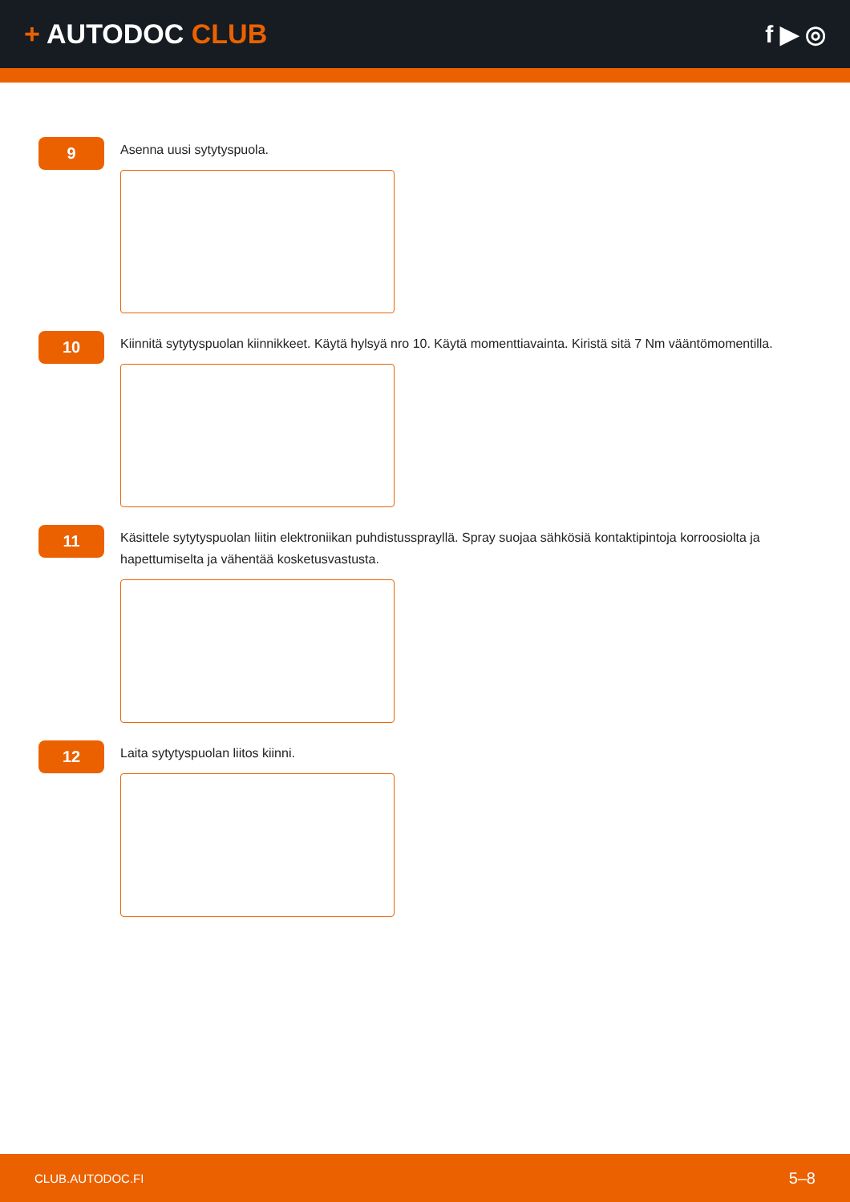+ AUTODOC CLUB f ▶ ◎
9
Asenna uusi sytytyspuola.
10
Kiinnitä sytytyspuolan kiinnikkeet. Käytä hylsyä nro 10. Käytä momenttiavainta. Kiristä sitä 7 Nm vääntömomentilla.
11
Käsittele sytytyspuolan liitin elektroniikan puhdistussprayllä. Spray suojaa sähkösiä kontaktipintoja korroosiolta ja hapettumiselta ja vähentää kosketusvastusta.
12
Laita sytytyspuolan liitos kiinni.
CLUB.AUTODOC.FI 5–8